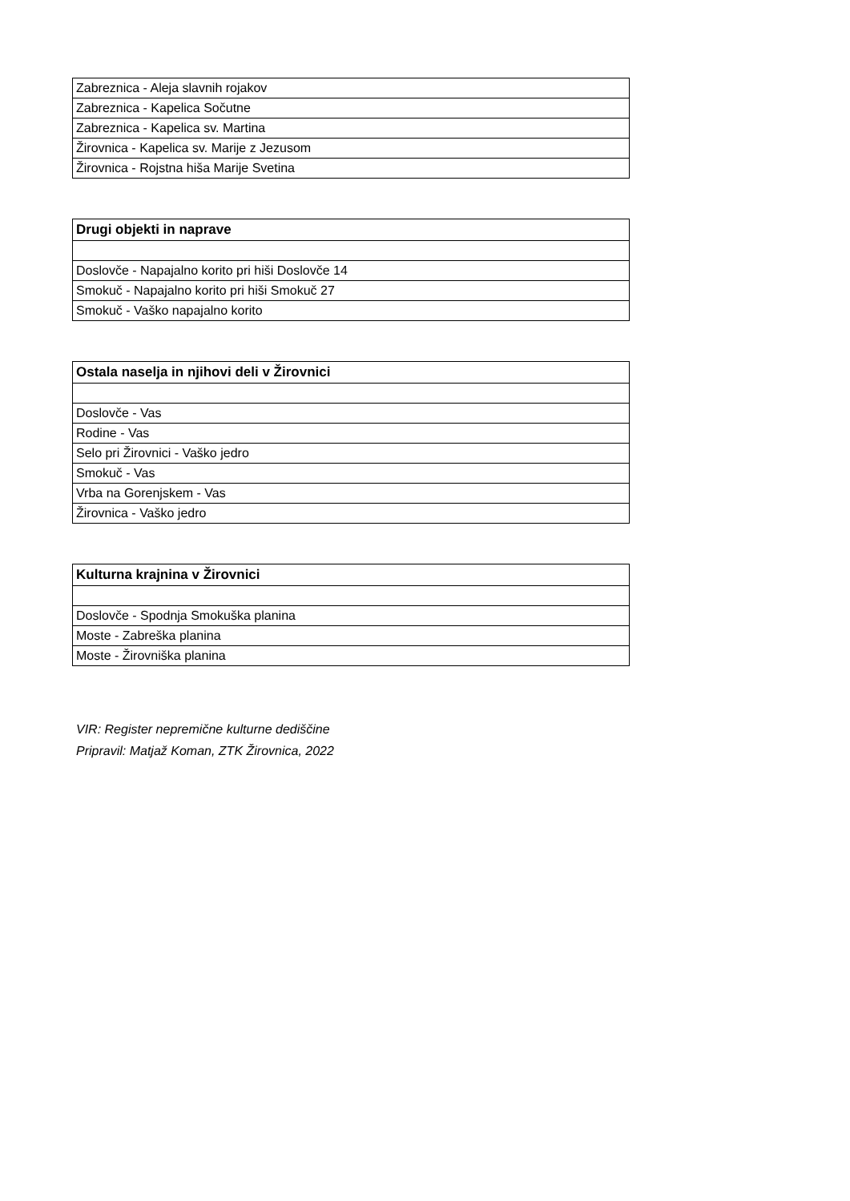| Zabreznica - Aleja slavnih rojakov |
| Zabreznica - Kapelica Sočutne |
| Zabreznica - Kapelica sv. Martina |
| Žirovnica - Kapelica sv. Marije z Jezusom |
| Žirovnica - Rojstna hiša Marije Svetina |
| Drugi objekti in naprave |
| --- |
| Doslovče - Napajalno korito pri hiši Doslovče 14 |
| Smokuč - Napajalno korito pri hiši Smokuč 27 |
| Smokuč - Vaško napajalno korito |
| Ostala naselja in njihovi deli v Žirovnici |
| --- |
| Doslovče - Vas |
| Rodine - Vas |
| Selo pri Žirovnici - Vaško jedro |
| Smokuč - Vas |
| Vrba na Gorenjskem - Vas |
| Žirovnica - Vaško jedro |
| Kulturna krajnina v Žirovnici |
| --- |
| Doslovče - Spodnja Smokuška planina |
| Moste - Zabreška planina |
| Moste - Žirovniška planina |
VIR: Register nepremične kulturne dediščine
Pripravil: Matjaž Koman, ZTK Žirovnica, 2022